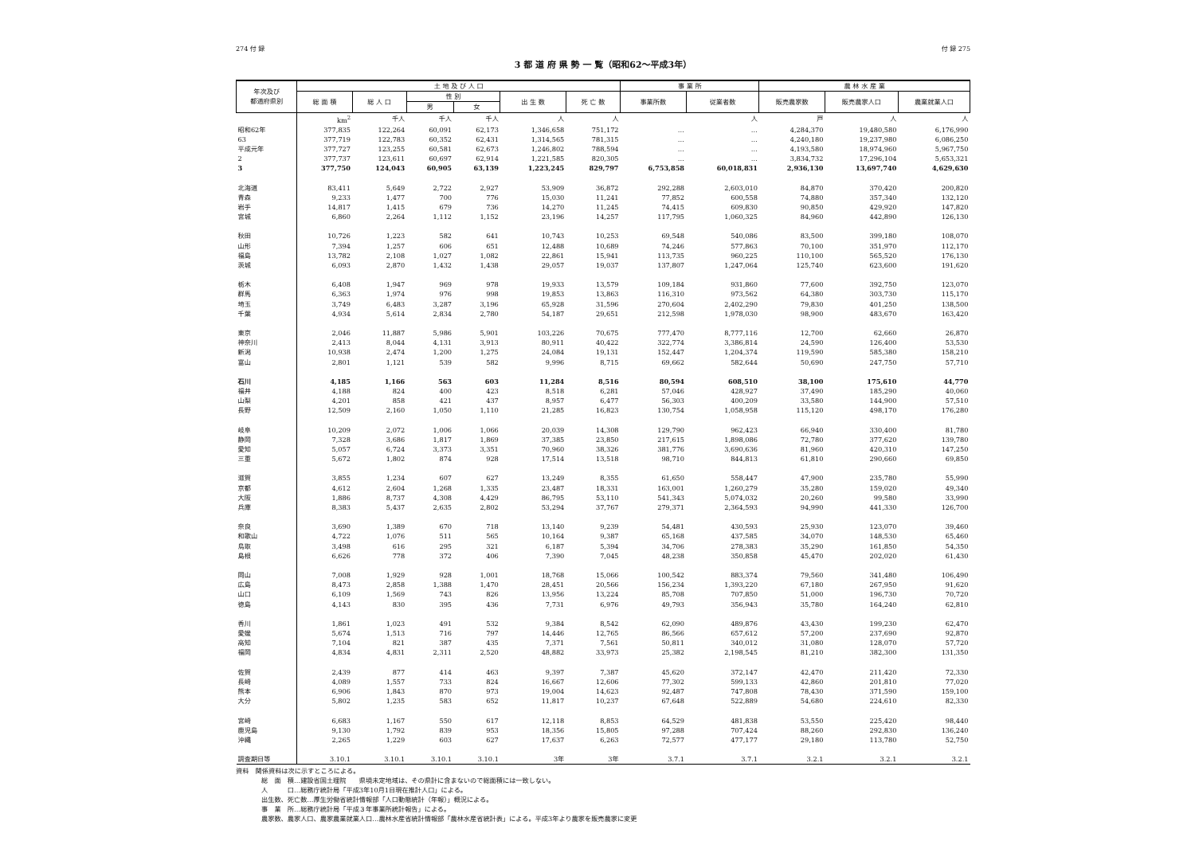274 付 録 付 録 275
3 都 道 府 県 勢 一 覧（昭和62～平成3年）
| 年次及び 都道府県別 | 土 地 及 び 人 口 | | | | | | 事 業 所 | | 農 林 水 産 業 | | |
| --- | --- | --- | --- | --- | --- | --- | --- | --- | --- | --- | --- |
| | 総 面 積 | 総 人 口 | 性 別 | | 出 生 数 | 死 亡 数 | 事業所数 | 従業者数 | 販売農家数 | 販売農家人口 | 農業就業人口 |
| | | | 男 | 女 | | | | | | | |
| | km<sup>2</sup> | 千人 | 千人 | 千人 | 人 | 人 | | 人 | 戸 | 人 | 人 |
| 昭和62年 | 377,835 | 122,264 | 60,091 | 62,173 | 1,346,658 | 751,172 | … | … | 4,284,370 | 19,480,580 | 6,176,990 |
| 63 | 377,719 | 122,783 | 60,352 | 62,431 | 1,314,565 | 781,315 | … | … | 4,240,180 | 19,237,980 | 6,086,250 |
| 平成元年 | 377,727 | 123,255 | 60,581 | 62,673 | 1,246,802 | 788,594 | … | … | 4,193,580 | 18,974,960 | 5,967,750 |
| 2 | 377,737 | 123,611 | 60,697 | 62,914 | 1,221,585 | 820,305 | … | … | 3,834,732 | 17,296,104 | 5,653,321 |
| 3 | 377,750 | 124,043 | 60,905 | 63,139 | 1,223,245 | 829,797 | 6,753,858 | 60,018,831 | 2,936,130 | 13,697,740 | 4,629,630 |
| 北海道 | 83,411 | 5,649 | 2,722 | 2,927 | 53,909 | 36,872 | 292,288 | 2,603,010 | 84,870 | 370,420 | 200,820 |
| 青森 | 9,233 | 1,477 | 700 | 776 | 15,030 | 11,241 | 77,852 | 600,558 | 74,880 | 357,340 | 132,120 |
| 岩手 | 14,817 | 1,415 | 679 | 736 | 14,270 | 11,245 | 74,415 | 609,830 | 90,850 | 429,920 | 147,820 |
| 宮城 | 6,860 | 2,264 | 1,112 | 1,152 | 23,196 | 14,257 | 117,795 | 1,060,325 | 84,960 | 442,890 | 126,130 |
| 秋田 | 10,726 | 1,223 | 582 | 641 | 10,743 | 10,253 | 69,548 | 540,086 | 83,500 | 399,180 | 108,070 |
| 山形 | 7,394 | 1,257 | 606 | 651 | 12,488 | 10,689 | 74,246 | 577,863 | 70,100 | 351,970 | 112,170 |
| 福島 | 13,782 | 2,108 | 1,027 | 1,082 | 22,861 | 15,941 | 113,735 | 960,225 | 110,100 | 565,520 | 176,130 |
| 茨城 | 6,093 | 2,870 | 1,432 | 1,438 | 29,057 | 19,037 | 137,807 | 1,247,064 | 125,740 | 623,600 | 191,620 |
| 栃木 | 6,408 | 1,947 | 969 | 978 | 19,933 | 13,579 | 109,184 | 931,860 | 77,600 | 392,750 | 123,070 |
| 群馬 | 6,363 | 1,974 | 976 | 998 | 19,853 | 13,863 | 116,310 | 973,562 | 64,380 | 303,730 | 115,170 |
| 埼玉 | 3,749 | 6,483 | 3,287 | 3,196 | 65,928 | 31,596 | 270,604 | 2,402,290 | 79,830 | 401,250 | 138,500 |
| 千葉 | 4,934 | 5,614 | 2,834 | 2,780 | 54,187 | 29,651 | 212,598 | 1,978,030 | 98,900 | 483,670 | 163,420 |
| 東京 | 2,046 | 11,887 | 5,986 | 5,901 | 103,226 | 70,675 | 777,470 | 8,777,116 | 12,700 | 62,660 | 26,870 |
| 神奈川 | 2,413 | 8,044 | 4,131 | 3,913 | 80,911 | 40,422 | 322,774 | 3,386,814 | 24,590 | 126,400 | 53,530 |
| 新潟 | 10,938 | 2,474 | 1,200 | 1,275 | 24,084 | 19,131 | 152,447 | 1,204,374 | 119,590 | 585,380 | 158,210 |
| 富山 | 2,801 | 1,121 | 539 | 582 | 9,996 | 8,715 | 69,662 | 582,644 | 50,690 | 247,750 | 57,710 |
| 石川 | 4,185 | 1,166 | 563 | 603 | 11,284 | 8,516 | 80,594 | 608,510 | 38,100 | 175,610 | 44,770 |
| 福井 | 4,188 | 824 | 400 | 423 | 8,518 | 6,281 | 57,046 | 428,927 | 37,490 | 185,290 | 40,060 |
| 山梨 | 4,201 | 858 | 421 | 437 | 8,957 | 6,477 | 56,303 | 400,209 | 33,580 | 144,900 | 57,510 |
| 長野 | 12,509 | 2,160 | 1,050 | 1,110 | 21,285 | 16,823 | 130,754 | 1,058,958 | 115,120 | 498,170 | 176,280 |
| 岐阜 | 10,209 | 2,072 | 1,006 | 1,066 | 20,039 | 14,308 | 129,790 | 962,423 | 66,940 | 330,400 | 81,780 |
| 静岡 | 7,328 | 3,686 | 1,817 | 1,869 | 37,385 | 23,850 | 217,615 | 1,898,086 | 72,780 | 377,620 | 139,780 |
| 愛知 | 5,057 | 6,724 | 3,373 | 3,351 | 70,960 | 38,326 | 381,776 | 3,690,636 | 81,960 | 420,310 | 147,250 |
| 三重 | 5,672 | 1,802 | 874 | 928 | 17,514 | 13,518 | 98,710 | 844,813 | 61,810 | 290,660 | 69,850 |
| 滋賀 | 3,855 | 1,234 | 607 | 627 | 13,249 | 8,355 | 61,650 | 558,447 | 47,900 | 235,780 | 55,990 |
| 京都 | 4,612 | 2,604 | 1,268 | 1,335 | 23,487 | 18,331 | 163,001 | 1,260,279 | 35,280 | 159,020 | 49,340 |
| 大阪 | 1,886 | 8,737 | 4,308 | 4,429 | 86,795 | 53,110 | 541,343 | 5,074,032 | 20,260 | 99,580 | 33,990 |
| 兵庫 | 8,383 | 5,437 | 2,635 | 2,802 | 53,294 | 37,767 | 279,371 | 2,364,593 | 94,990 | 441,330 | 126,700 |
| 奈良 | 3,690 | 1,389 | 670 | 718 | 13,140 | 9,239 | 54,481 | 430,593 | 25,930 | 123,070 | 39,460 |
| 和歌山 | 4,722 | 1,076 | 511 | 565 | 10,164 | 9,387 | 65,168 | 437,585 | 34,070 | 148,530 | 65,460 |
| 鳥取 | 3,498 | 616 | 295 | 321 | 6,187 | 5,394 | 34,706 | 278,383 | 35,290 | 161,850 | 54,350 |
| 島根 | 6,626 | 778 | 372 | 406 | 7,390 | 7,045 | 48,238 | 350,858 | 45,470 | 202,020 | 61,430 |
| 岡山 | 7,008 | 1,929 | 928 | 1,001 | 18,768 | 15,066 | 100,542 | 883,374 | 79,560 | 341,480 | 106,490 |
| 広島 | 8,473 | 2,858 | 1,388 | 1,470 | 28,451 | 20,566 | 156,234 | 1,393,220 | 67,180 | 267,950 | 91,620 |
| 山口 | 6,109 | 1,569 | 743 | 826 | 13,956 | 13,224 | 85,708 | 707,850 | 51,000 | 196,730 | 70,720 |
| 徳島 | 4,143 | 830 | 395 | 436 | 7,731 | 6,976 | 49,793 | 356,943 | 35,780 | 164,240 | 62,810 |
| 香川 | 1,861 | 1,023 | 491 | 532 | 9,384 | 8,542 | 62,090 | 489,876 | 43,430 | 199,230 | 62,470 |
| 愛媛 | 5,674 | 1,513 | 716 | 797 | 14,446 | 12,765 | 86,566 | 657,612 | 57,200 | 237,690 | 92,870 |
| 高知 | 7,104 | 821 | 387 | 435 | 7,371 | 7,561 | 50,811 | 340,012 | 31,080 | 128,070 | 57,720 |
| 福岡 | 4,834 | 4,831 | 2,311 | 2,520 | 48,882 | 33,973 | 25,382 | 2,198,545 | 81,210 | 382,300 | 131,350 |
| 佐賀 | 2,439 | 877 | 414 | 463 | 9,397 | 7,387 | 45,620 | 372,147 | 42,470 | 211,420 | 72,330 |
| 長崎 | 4,089 | 1,557 | 733 | 824 | 16,667 | 12,606 | 77,302 | 599,133 | 42,860 | 201,810 | 77,020 |
| 熊本 | 6,906 | 1,843 | 870 | 973 | 19,004 | 14,623 | 92,487 | 747,808 | 78,430 | 371,590 | 159,100 |
| 大分 | 5,802 | 1,235 | 583 | 652 | 11,817 | 10,237 | 67,648 | 522,889 | 54,680 | 224,610 | 82,330 |
| 宮崎 | 6,683 | 1,167 | 550 | 617 | 12,118 | 8,853 | 64,529 | 481,838 | 53,550 | 225,420 | 98,440 |
| 鹿児島 | 9,130 | 1,792 | 839 | 953 | 18,356 | 15,805 | 97,288 | 707,424 | 88,260 | 292,830 | 136,240 |
| 沖縄 | 2,265 | 1,229 | 603 | 627 | 17,637 | 6,263 | 72,577 | 477,177 | 29,180 | 113,780 | 52,750 |
| 調査期日等 | 3.10.1 | 3.10.1 | 3.10.1 | 3.10.1 | 3年 | 3年 | 3.7.1 | 3.7.1 | 3.2.1 | 3.2.1 | 3.2.1 |
資料　関係資料は次に示すところによる。
総　面　積…建設省国土理院　　県境未定地域は、その県計に含まないので総面積には一致しない。
人　　　口…総務庁統計局「平成3年10月1日現在推計人口」による。
出生数、死亡数…厚生労働省統計情報部「人口動態統計（年報）」概況による。
事　業　所…総務庁統計局「平成３年事業所統計報告」による。
農家数、農家人口、農家農業就業人口…農林水産省統計情報部「農林水産省統計表」による。平成3年より農家を販売農家に変更